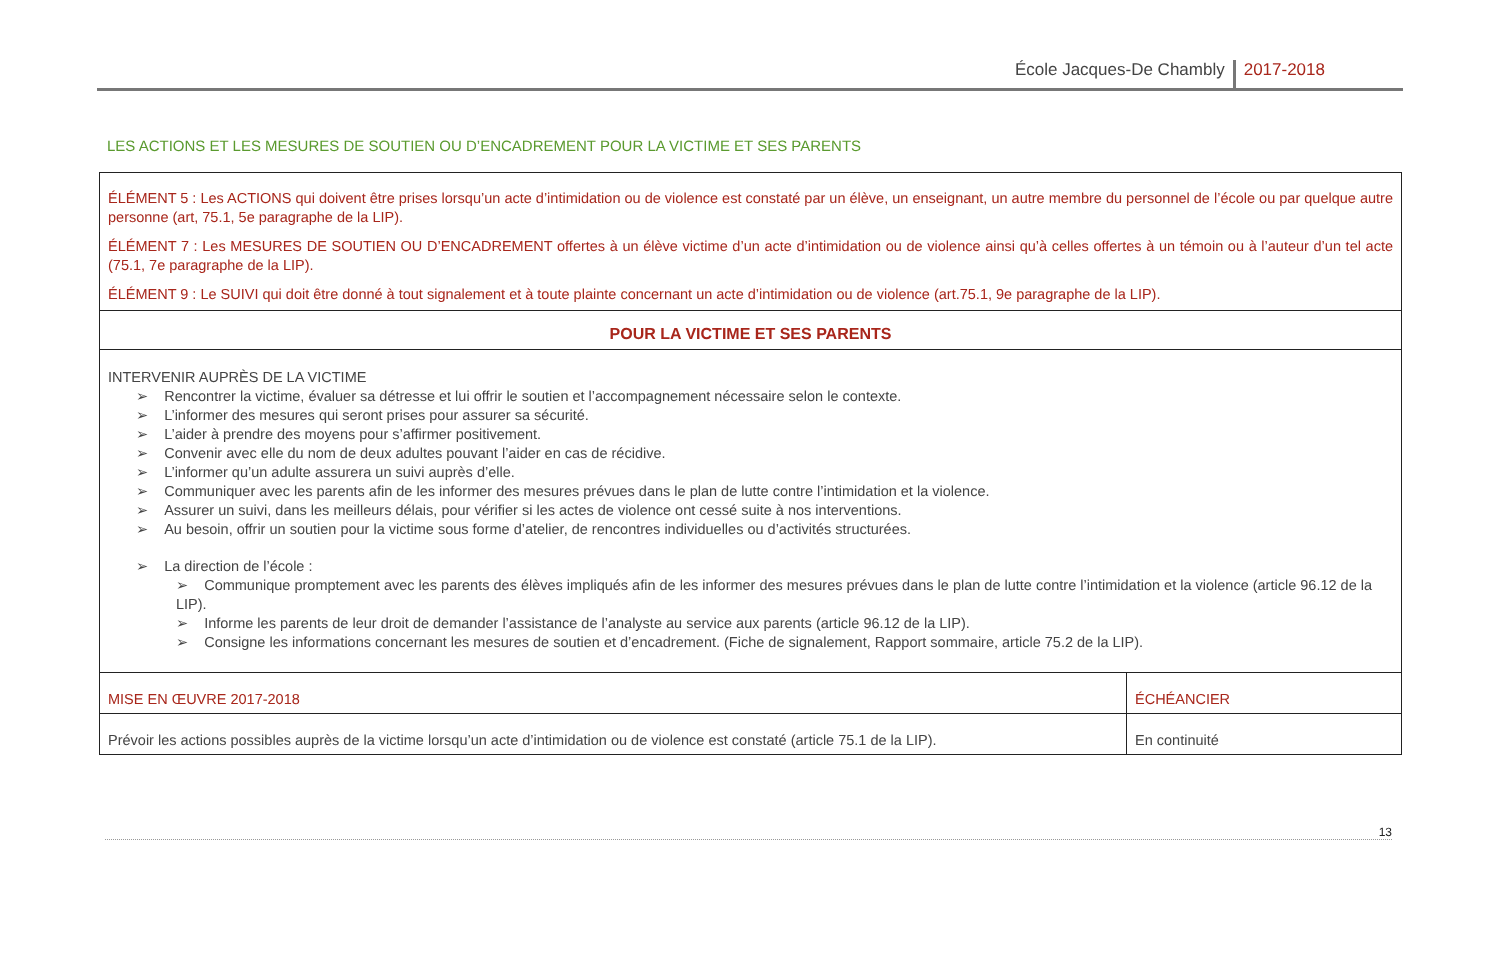École Jacques-De Chambly 2017-2018
LES ACTIONS ET LES MESURES DE SOUTIEN OU D’ENCADREMENT POUR LA VICTIME ET SES PARENTS
| ÉLÉMENT 5 : Les ACTIONS qui doivent être prises lorsqu’un acte d’intimidation ou de violence est constaté par un élève, un enseignant, un autre membre du personnel de l’école ou par quelque autre personne (art, 75.1, 5e paragraphe de la LIP). ÉLÉMENT 7 : Les MESURES DE SOUTIEN OU D’ENCADREMENT offertes à un élève victime d’un acte d’intimidation ou de violence ainsi qu’à celles offertes à un témoin ou à l’auteur d’un tel acte (75.1, 7e paragraphe de la LIP). ÉLÉMENT 9 : Le SUIVI qui doit être donné à tout signalement et à toute plainte concernant un acte d’intimidation ou de violence (art.75.1, 9e paragraphe de la LIP). | |
| POUR LA VICTIME ET SES PARENTS | |
| INTERVENIR AUPRÈS DE LA VICTIME ➢ Rencontrer la victime, évaluer sa détresse et lui offrir le soutien et l’accompagnement nécessaire selon le contexte. ➢ L’informer des mesures qui seront prises pour assurer sa sécurité. ➢ L’aider à prendre des moyens pour s’affirmer positivement. ➢ Convenir avec elle du nom de deux adultes pouvant l’aider en cas de récidive. ➢ L’informer qu’un adulte assurera un suivi auprès d’elle. ➢ Communiquer avec les parents afin de les informer des mesures prévues dans le plan de lutte contre l’intimidation et la violence. ➢ Assurer un suivi, dans les meilleurs délais, pour vérifier si les actes de violence ont cessé suite à nos interventions. ➢ Au besoin, offrir un soutien pour la victime sous forme d’atelier, de rencontres individuelles ou d’activités structurées. ➢ La direction de l’école : ➢ Communique promptement avec les parents des élèves impliqués afin de les informer des mesures prévues dans le plan de lutte contre l’intimidation et la violence (article 96.12 de la LIP). ➢ Informe les parents de leur droit de demander l’assistance de l’analyste au service aux parents (article 96.12 de la LIP). ➢ Consigne les informations concernant les mesures de soutien et d’encadrement. (Fiche de signalement, Rapport sommaire, article 75.2 de la LIP). | |
| MISE EN ŒUVRE 2017-2018 | ÉCHÉANCIER |
| Prévoir les actions possibles auprès de la victime lorsqu’un acte d’intimidation ou de violence est constaté (article 75.1 de la LIP). | En continuité |
13